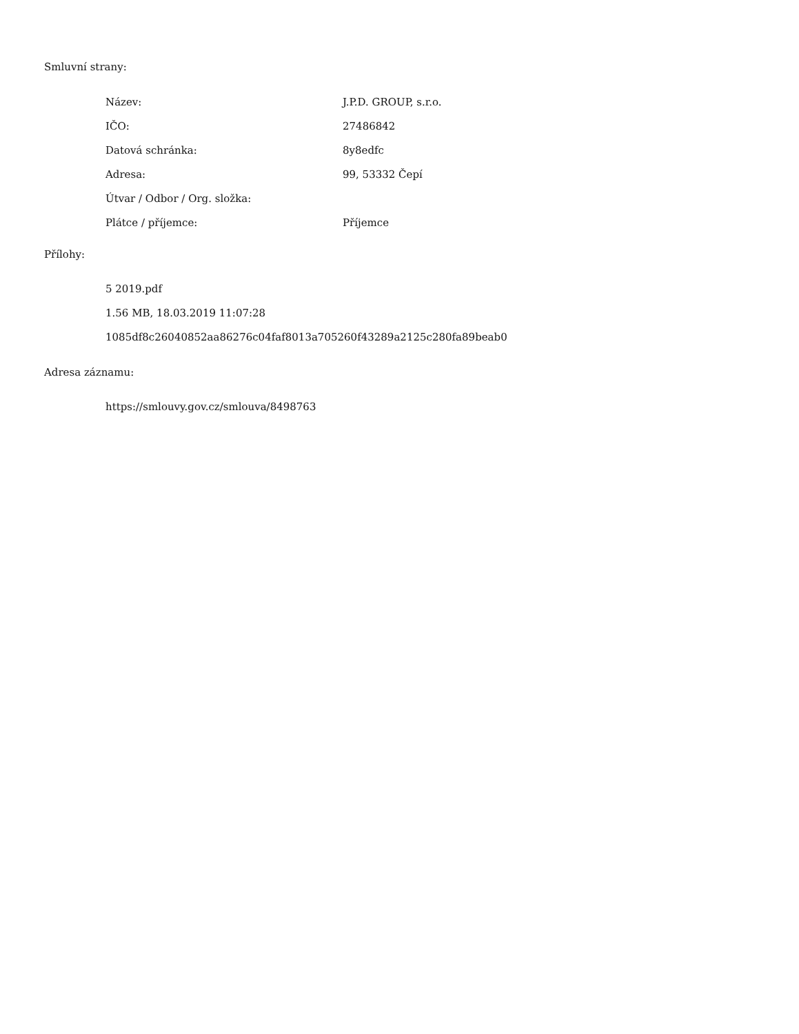Smluvní strany:
| Název: | J.P.D. GROUP, s.r.o. |
| IČO: | 27486842 |
| Datová schránka: | 8y8edfc |
| Adresa: | 99, 53332 Čepí |
| Útvar / Odbor / Org. složka: | |
| Plátce / příjemce: | Příjemce |
Přílohy:
5 2019.pdf
1.56 MB, 18.03.2019 11:07:28
1085df8c26040852aa86276c04faf8013a705260f43289a2125c280fa89beab0
Adresa záznamu:
https://smlouvy.gov.cz/smlouva/8498763